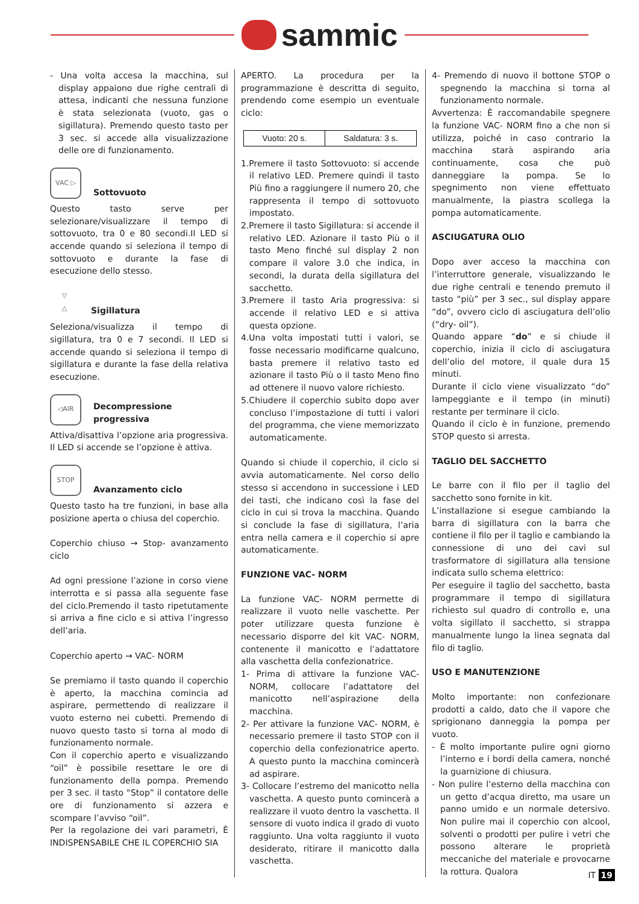sammic
- Una volta accesa la macchina, sul display appaiono due righe centrali di attesa, indicanti che nessuna funzione è stata selezionata (vuoto, gas o sigillatura). Premendo questo tasto per 3 sec. si accede alla visualizzazione delle ore di funzionamento.
VAC ▷
Sottovuoto
Questo tasto serve per selezionare/visualizzare il tempo di sottovuoto, tra 0 e 80 secondi.Il LED si accende quando si seleziona il tempo di sottovuoto e durante la fase di esecuzione dello stesso.
▽
△
Sigillatura
Seleziona/visualizza il tempo di sigillatura, tra 0 e 7 secondi. Il LED si accende quando si seleziona il tempo di sigillatura e durante la fase della relativa esecuzione.
◁AIR
Decompressione
progressiva
Attiva/disattiva l’opzione aria progressiva. Il LED si accende se l’opzione è attiva.
STOP
Avanzamento ciclo
Questo tasto ha tre funzioni, in base alla posizione aperta o chiusa del coperchio.
Coperchio chiuso → Stop- avanzamento ciclo
Ad ogni pressione l’azione in corso viene interrotta e si passa alla seguente fase del ciclo.Premendo il tasto ripetutamente si arriva a fine ciclo e si attiva l’ingresso dell’aria.
Coperchio aperto → VAC- NORM
Se premiamo il tasto quando il coperchio è aperto, la macchina comincia ad aspirare, permettendo di realizzare il vuoto esterno nei cubetti. Premendo di nuovo questo tasto si torna al modo di funzionamento normale.
Con il coperchio aperto e visualizzando “oil” è possibile resettare le ore di funzionamento della pompa. Premendo per 3 sec. il tasto “Stop” il contatore delle ore di funzionamento si azzera e scompare l’avviso “oil”.
Per la regolazione dei vari parametri, È INDISPENSABILE CHE IL COPERCHIO SIA
APERTO. La procedura per la programmazione è descritta di seguito, prendendo come esempio un eventuale ciclo:
| Vuoto: 20 s. | Saldatura: 3 s. |
1.Premere il tasto Sottovuoto: si accende il relativo LED. Premere quindi il tasto Più fino a raggiungere il numero 20, che rappresenta il tempo di sottovuoto impostato.
2.Premere il tasto Sigillatura: si accende il relativo LED. Azionare il tasto Più o il tasto Meno finché sul display 2 non compare il valore 3.0 che indica, in secondi, la durata della sigillatura del sacchetto.
3.Premere il tasto Aria progressiva: si accende il relativo LED e si attiva questa opzione.
4.Una volta impostati tutti i valori, se fosse necessario modificarne qualcuno, basta premere il relativo tasto ed azionare il tasto Più o il tasto Meno fino ad ottenere il nuovo valore richiesto.
5.Chiudere il coperchio subito dopo aver concluso l’impostazione di tutti i valori del programma, che viene memorizzato automaticamente.
Quando si chiude il coperchio, il ciclo si avvia automaticamente. Nel corso dello stesso si accendono in successione i LED dei tasti, che indicano così la fase del ciclo in cui si trova la macchina. Quando si conclude la fase di sigillatura, l’aria entra nella camera e il coperchio si apre automaticamente.
FUNZIONE VAC- NORM
La funzione VAC- NORM permette di realizzare il vuoto nelle vaschette. Per poter utilizzare questa funzione è necessario disporre del kit VAC- NORM, contenente il manicotto e l’adattatore alla vaschetta della confezionatrice.
1- Prima di attivare la funzione VAC- NORM, collocare l’adattatore del manicotto nell’aspirazione della macchina.
2- Per attivare la funzione VAC- NORM, è necessario premere il tasto STOP con il coperchio della confezionatrice aperto. A questo punto la macchina comincerà ad aspirare.
3- Collocare l’estremo del manicotto nella vaschetta. A questo punto comincerà a realizzare il vuoto dentro la vaschetta. Il sensore di vuoto indica il grado di vuoto raggiunto. Una volta raggiunto il vuoto desiderato, ritirare il manicotto dalla vaschetta.
4- Premendo di nuovo il bottone STOP o spegnendo la macchina si torna al funzionamento normale.
Avvertenza: È raccomandabile spegnere la funzione VAC- NORM fino a che non si utilizza, poiché in caso contrario la macchina starà aspirando aria continuamente, cosa che può danneggiare la pompa. Se lo spegnimento non viene effettuato manualmente, la piastra scollega la pompa automaticamente.
ASCIUGATURA OLIO
Dopo aver acceso la macchina con l’interruttore generale, visualizzando le due righe centrali e tenendo premuto il tasto “più” per 3 sec., sul display appare “do”, ovvero ciclo di asciugatura dell’olio (“dry- oil”).
Quando appare “do” e si chiude il coperchio, inizia il ciclo di asciugatura dell’olio del motore, il quale dura 15 minuti.
Durante il ciclo viene visualizzato “do” lampeggiante e il tempo (in minuti) restante per terminare il ciclo.
Quando il ciclo è in funzione, premendo STOP questo si arresta.
TAGLIO DEL SACCHETTO
Le barre con il filo per il taglio del sacchetto sono fornite in kit.
L’installazione si esegue cambiando la barra di sigillatura con la barra che contiene il filo per il taglio e cambiando la connessione di uno dei cavi sul trasformatore di sigillatura alla tensione indicata sullo schema elettrico:
Per eseguire il taglio del sacchetto, basta programmare il tempo di sigillatura richiesto sul quadro di controllo e, una volta sigillato il sacchetto, si strappa manualmente lungo la linea segnata dal filo di taglio.
USO E MANUTENZIONE
Molto importante: non confezionare prodotti a caldo, dato che il vapore che sprigionano danneggia la pompa per vuoto.
- È molto importante pulire ogni giorno l’interno e i bordi della camera, nonché la guarnizione di chiusura.
- Non pulire l’esterno della macchina con un getto d’acqua diretto, ma usare un panno umido e un normale detersivo. Non pulire mai il coperchio con alcool, solventi o prodotti per pulire i vetri che possono alterare le proprietà meccaniche del materiale e provocarne la rottura. Qualora
IT 19